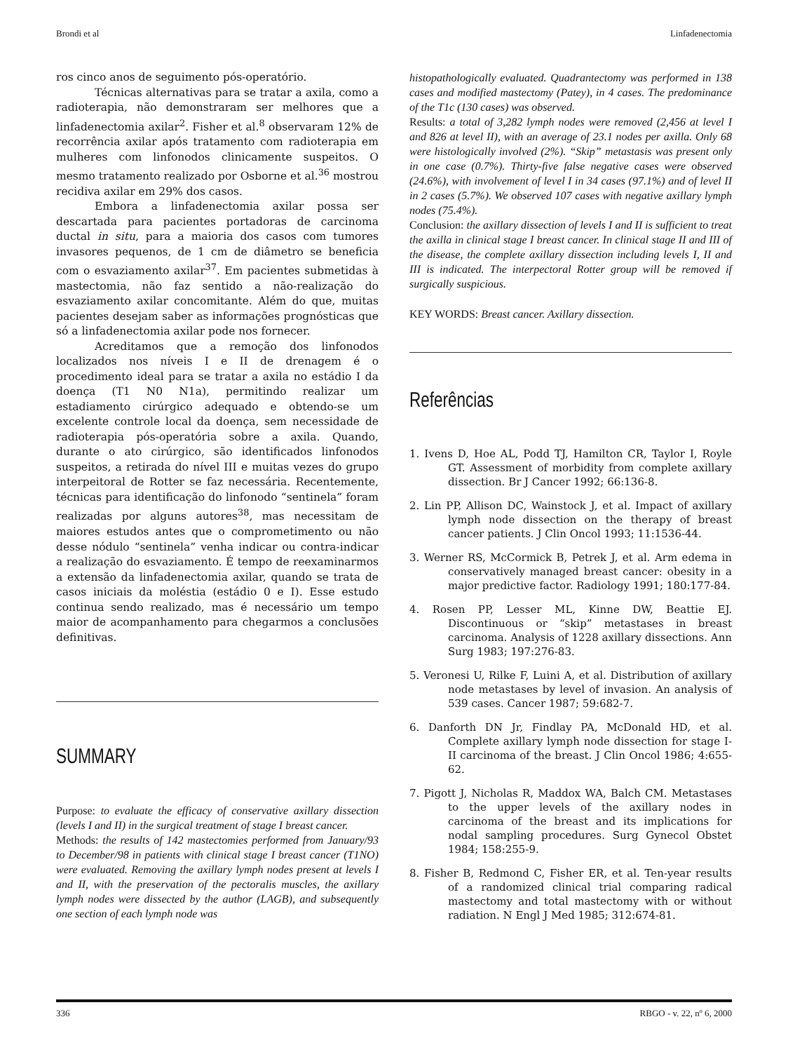Brondi et al Linfadenectomia
ros cinco anos de seguimento pós-operatório.
Técnicas alternativas para se tratar a axila, como a radioterapia, não demonstraram ser melhores que a linfadenectomia axilar<sup>2</sup>. Fisher et al.<sup>8</sup> observaram 12% de recorrência axilar após tratamento com radioterapia em mulheres com linfonodos clinicamente suspeitos. O mesmo tratamento realizado por Osborne et al.<sup>36</sup> mostrou recidiva axilar em 29% dos casos.
Embora a linfadenectomia axilar possa ser descartada para pacientes portadoras de carcinoma ductal in situ, para a maioria dos casos com tumores invasores pequenos, de 1 cm de diâmetro se beneficia com o esvaziamento axilar<sup>37</sup>. Em pacientes submetidas à mastectomia, não faz sentido a não-realização do esvaziamento axilar concomitante. Além do que, muitas pacientes desejam saber as informações prognósticas que só a linfadenectomia axilar pode nos fornecer.
Acreditamos que a remoção dos linfonodos localizados nos níveis I e II de drenagem é o procedimento ideal para se tratar a axila no estádio I da doença (T1 N0 N1a), permitindo realizar um estadiamento cirúrgico adequado e obtendo-se um excelente controle local da doença, sem necessidade de radioterapia pós-operatória sobre a axila. Quando, durante o ato cirúrgico, são identificados linfonodos suspeitos, a retirada do nível III e muitas vezes do grupo interpeitoral de Rotter se faz necessária. Recentemente, técnicas para identificação do linfonodo “sentinela” foram realizadas por alguns autores<sup>38</sup>, mas necessitam de maiores estudos antes que o comprometimento ou não desse nódulo “sentinela” venha indicar ou contra-indicar a realização do esvaziamento. É tempo de reexaminarmos a extensão da linfadenectomia axilar, quando se trata de casos iniciais da moléstia (estádio 0 e I). Esse estudo continua sendo realizado, mas é necessário um tempo maior de acompanhamento para chegarmos a conclusões definitivas.
SUMMARY
Purpose: to evaluate the efficacy of conservative axillary dissection (levels I and II) in the surgical treatment of stage I breast cancer.
Methods: the results of 142 mastectomies performed from January/93 to December/98 in patients with clinical stage I breast cancer (T1NO) were evaluated. Removing the axillary lymph nodes present at levels I and II, with the preservation of the pectoralis muscles, the axillary lymph nodes were dissected by the author (LAGB), and subsequently one section of each lymph node was
histopathologically evaluated. Quadrantectomy was performed in 138 cases and modified mastectomy (Patey), in 4 cases. The predominance of the T1c (130 cases) was observed.
Results: a total of 3,282 lymph nodes were removed (2,456 at level I and 826 at level II), with an average of 23.1 nodes per axilla. Only 68 were histologically involved (2%). “Skip” metastasis was present only in one case (0.7%). Thirty-five false negative cases were observed (24.6%), with involvement of level I in 34 cases (97.1%) and of level II in 2 cases (5.7%). We observed 107 cases with negative axillary lymph nodes (75.4%).
Conclusion: the axillary dissection of levels I and II is sufficient to treat the axilla in clinical stage I breast cancer. In clinical stage II and III of the disease, the complete axillary dissection including levels I, II and III is indicated. The interpectoral Rotter group will be removed if surgically suspicious.
KEY WORDS: Breast cancer. Axillary dissection.
Referências
1. Ivens D, Hoe AL, Podd TJ, Hamilton CR, Taylor I, Royle GT. Assessment of morbidity from complete axillary dissection. Br J Cancer 1992; 66:136-8.
2. Lin PP, Allison DC, Wainstock J, et al. Impact of axillary lymph node dissection on the therapy of breast cancer patients. J Clin Oncol 1993; 11:1536-44.
3. Werner RS, McCormick B, Petrek J, et al. Arm edema in conservatively managed breast cancer: obesity in a major predictive factor. Radiology 1991; 180:177-84.
4. Rosen PP, Lesser ML, Kinne DW, Beattie EJ. Discontinuous or “skip” metastases in breast carcinoma. Analysis of 1228 axillary dissections. Ann Surg 1983; 197:276-83.
5. Veronesi U, Rilke F, Luini A, et al. Distribution of axillary node metastases by level of invasion. An analysis of 539 cases. Cancer 1987; 59:682-7.
6. Danforth DN Jr, Findlay PA, McDonald HD, et al. Complete axillary lymph node dissection for stage I-II carcinoma of the breast. J Clin Oncol 1986; 4:655-62.
7. Pigott J, Nicholas R, Maddox WA, Balch CM. Metastases to the upper levels of the axillary nodes in carcinoma of the breast and its implications for nodal sampling procedures. Surg Gynecol Obstet 1984; 158:255-9.
8. Fisher B, Redmond C, Fisher ER, et al. Ten-year results of a randomized clinical trial comparing radical mastectomy and total mastectomy with or without radiation. N Engl J Med 1985; 312:674-81.
336 RBGO - v. 22, nº 6, 2000